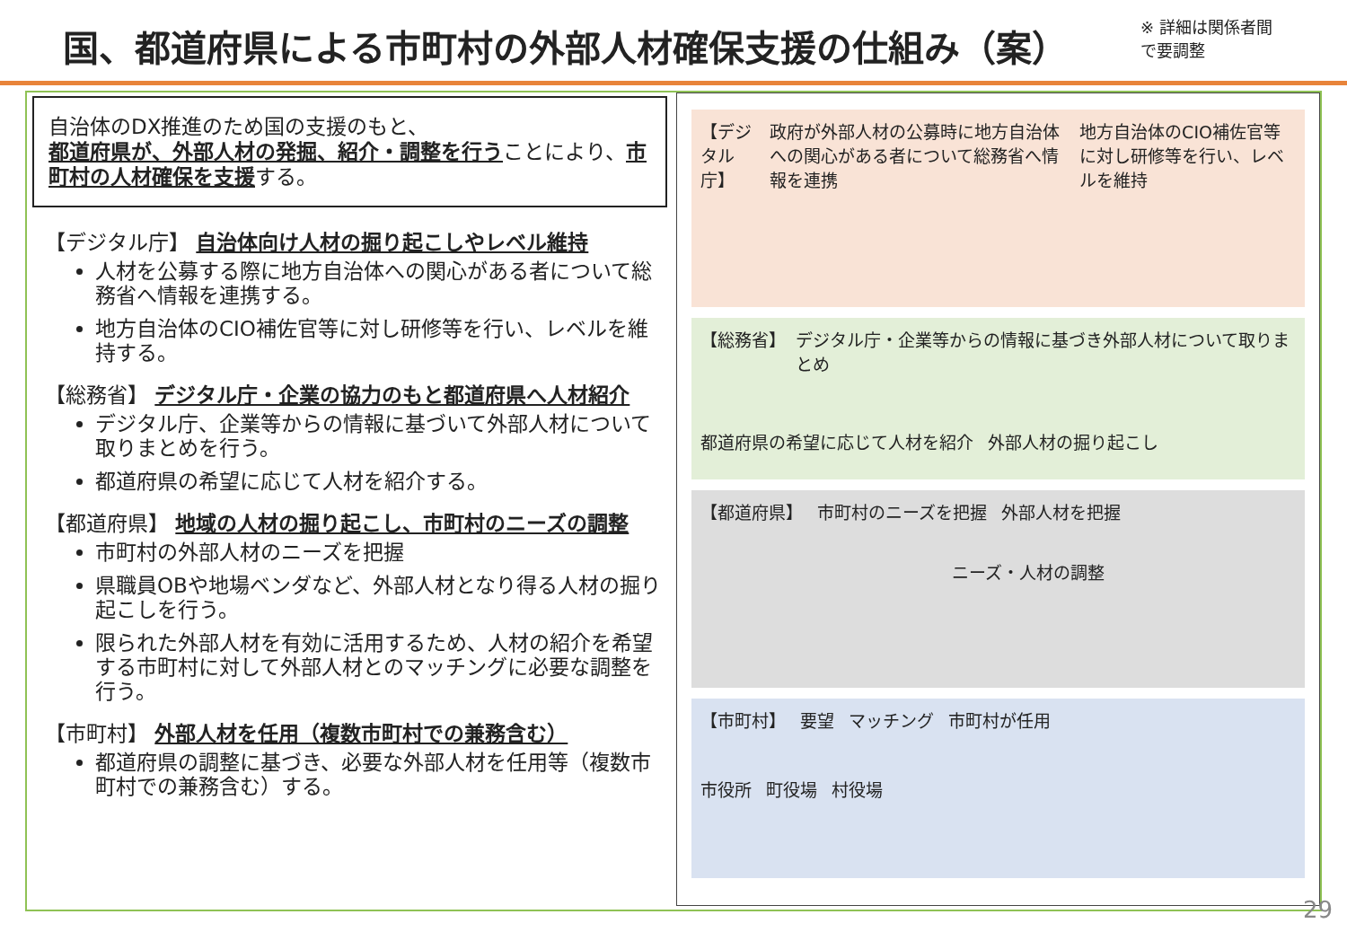国、都道府県による市町村の外部人材確保支援の仕組み（案）
※ 詳細は関係者間
で要調整
自治体のDX推進のため国の支援のもと、
都道府県が、外部人材の発掘、紹介・調整を行うことにより、市町村の人材確保を支援する。
【デジタル庁】 自治体向け人材の掘り起こしやレベル維持
人材を公募する際に地方自治体への関心がある者について総務省へ情報を連携する。
地方自治体のCIO補佐官等に対し研修等を行い、レベルを維持する。
【総務省】 デジタル庁・企業の協力のもと都道府県へ人材紹介
デジタル庁、企業等からの情報に基づいて外部人材について取りまとめを行う。
都道府県の希望に応じて人材を紹介する。
【都道府県】 地域の人材の掘り起こし、市町村のニーズの調整
市町村の外部人材のニーズを把握
県職員OBや地場ベンダなど、外部人材となり得る人材の掘り起こしを行う。
限られた外部人材を有効に活用するため、人材の紹介を希望する市町村に対して外部人材とのマッチングに必要な調整を行う。
【市町村】 外部人材を任用（複数市町村での兼務含む）
都道府県の調整に基づき、必要な外部人材を任用等（複数市町村での兼務含む）する。
【デジタル庁】 政府が外部人材の公募時に地方自治体への関心がある者について総務省へ情報を連携
地方自治体のCIO補佐官等に対し研修等を行い、レベルを維持
【総務省】 デジタル庁・企業等からの情報に基づき外部人材について取りまとめ
都道府県の希望に応じて人材を紹介 外部人材の掘り起こし
【都道府県】 市町村のニーズを把握 外部人材を把握
ニーズ・人材の調整
【市町村】 要望 マッチング 市町村が任用
市役所 町役場 村役場
29